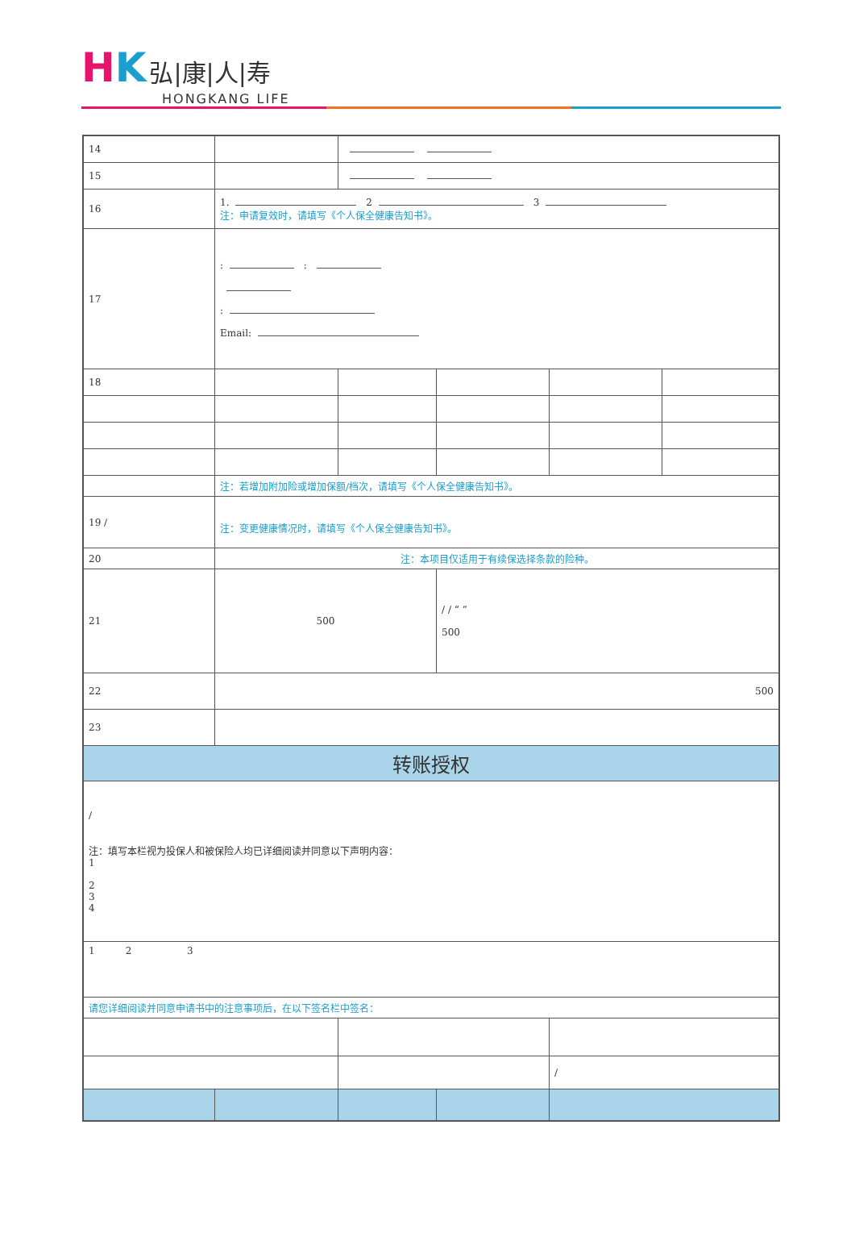HK 弘|康|人|寿
HONGKANG LIFE
| 14 | | | | | |
| 15 | | | | | |
| 16 | 1. 2 3 注：申请复效时，请填写《个人保全健康告知书》。 | | | | |
| 17 | : : : Email: | | | | |
| 18 | | | | | |
| | 注：若增加附加险或增加保额/档次，请填写《个人保全健康告知书》。 | | | | |
| 19 / | 注：变更健康情况时，请填写《个人保全健康告知书》。 | | | | |
| 20 | 注：本项目仅适用于有续保选择条款的险种。 | | | | |
| 21 | 500 | | / / “ ” 500 | | |
| 22 | 500 | | | | |
| 23 | | | | | |
| 转账授权 | | | | | |
| / 注：填写本栏视为投保人和被保险人均已详细阅读并同意以下声明内容： 1 2 3 4 | | | | | |
| 1 2 3 | | | | | |
| 请您详细阅读并同意申请书中的注意事项后，在以下签名栏中签名： | | | | | |
| | | | | / | |